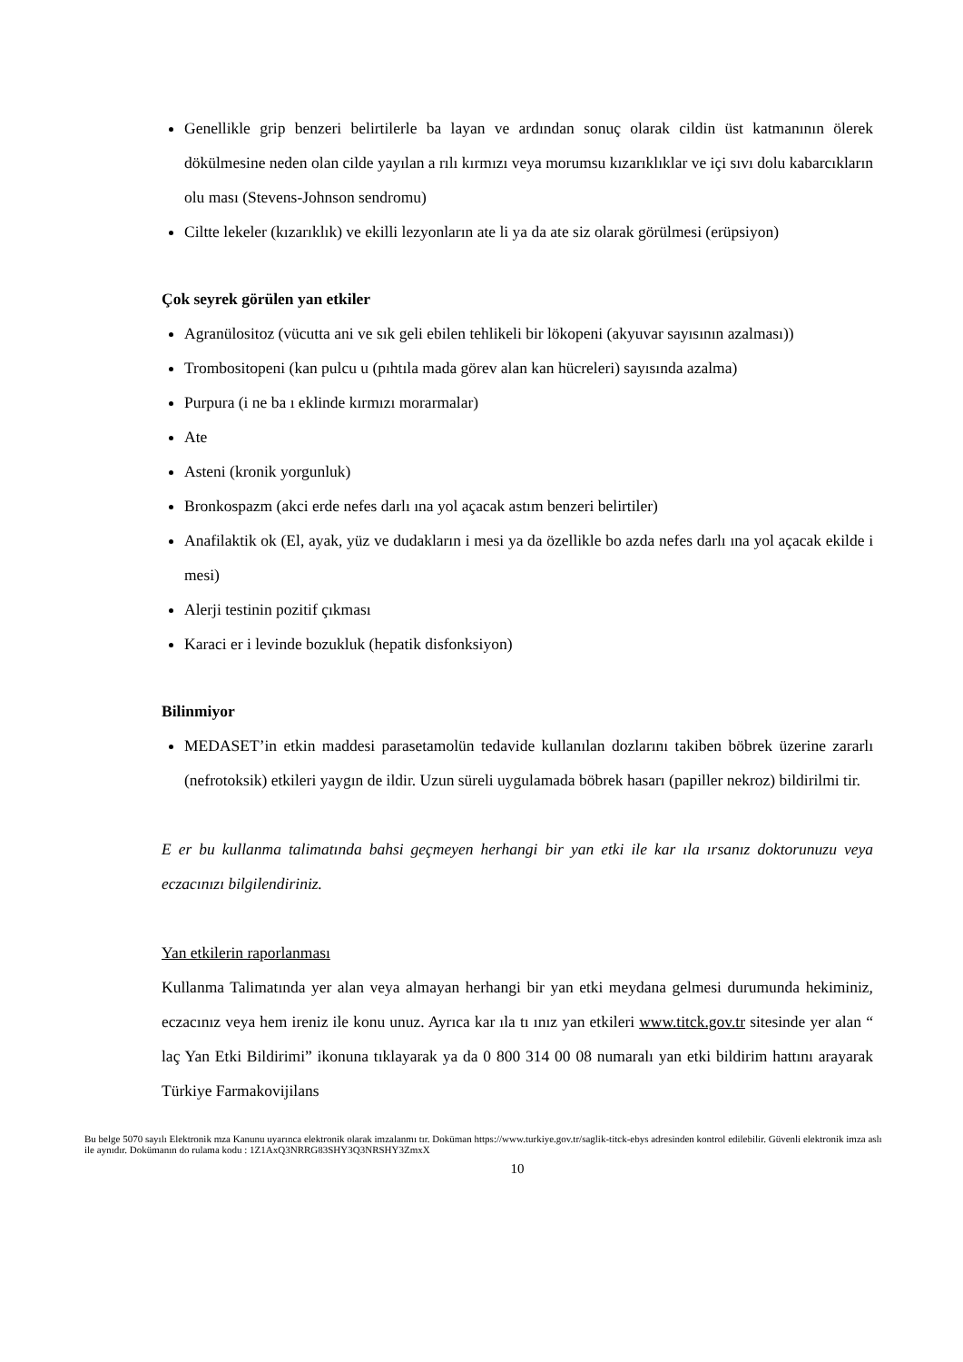Genellikle grip benzeri belirtilerle ba layan ve ardından sonuç olarak cildin üst katmanının ölerek dökülmesine neden olan cilde yayılan a rılı kırmızı veya morumsu kızarıklıklar ve içi sıvı dolu kabarcıkların olu ması (Stevens-Johnson sendromu)
Ciltte lekeler (kızarıklık) ve ekilli lezyonların ate li ya da ate siz olarak görülmesi (erüpsiyon)
Çok seyrek görülen yan etkiler
Agranülositoz (vücutta ani ve sık geli ebilen tehlikeli bir lökopeni (akyuvar sayısının azalması))
Trombositopeni (kan pulcu u (pıhtıla mada görev alan kan hücreleri) sayısında azalma)
Purpura (i ne ba ı eklinde kırmızı morarmalar)
Ate
Asteni (kronik yorgunluk)
Bronkospazm (akci erde nefes darlı ına yol açacak astım benzeri belirtiler)
Anafilaktik ok (El, ayak, yüz ve dudakların i mesi ya da özellikle bo azda nefes darlı ına yol açacak ekilde i mesi)
Alerji testinin pozitif çıkması
Karaci er i levinde bozukluk (hepatik disfonksiyon)
Bilinmiyor
MEDASET’in etkin maddesi parasetamolün tedavide kullanılan dozlarını takiben böbrek üzerine zararlı (nefrotoksik) etkileri yaygın de ildir. Uzun süreli uygulamada böbrek hasarı (papiller nekroz) bildirilmi tir.
E er bu kullanma talimatında bahsi geçmeyen herhangi bir yan etki ile kar ıla ırsanız doktorunuzu veya eczacınızı bilgilendiriniz.
Yan etkilerin raporlanması
Kullanma Talimatında yer alan veya almayan herhangi bir yan etki meydana gelmesi durumunda hekiminiz, eczacınız veya hem ireniz ile konu unuz. Ayrıca kar ıla tı ınız yan etkileri www.titck.gov.tr sitesinde yer alan “ laç Yan Etki Bildirimi” ikonuna tıklayarak ya da 0 800 314 00 08 numaralı yan etki bildirim hattını arayarak Türkiye Farmakovijilans
Bu belge 5070 sayılı Elektronik mza Kanunu uyarınca elektronik olarak imzalanmı tır. Doküman https://www.turkiye.gov.tr/saglik-titck-ebys adresinden kontrol edilebilir. Güvenli elektronik imza aslı ile aynıdır. Dokümanın do rulama kodu : 1Z1AxQ3NRRG83SHY3Q3NRSHY3ZmxX
10